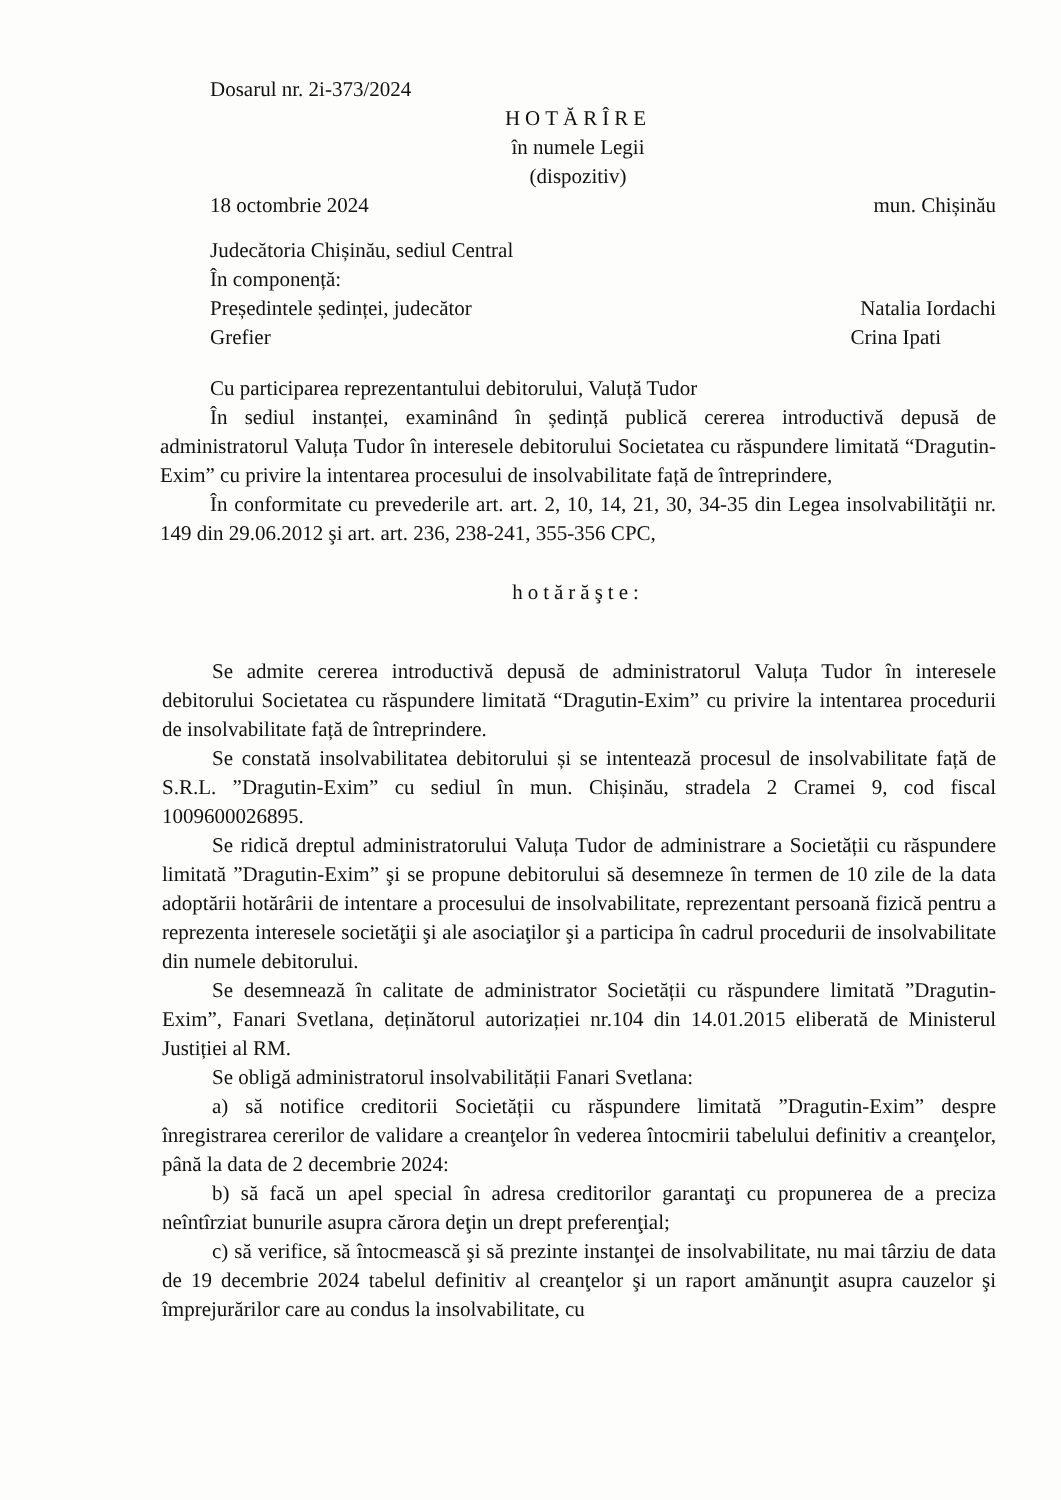Dosarul nr. 2i-373/2024
HOTĂRÎRE
în numele Legii
(dispozitiv)
18 octombrie 2024 mun. Chișinău
Judecătoria Chișinău, sediul Central
În componență:
Președintele ședinței, judecător Natalia Iordachi
Grefier Crina Ipati
Cu participarea reprezentantului debitorului, Valuță Tudor
În sediul instanței, examinând în ședință publică cererea introductivă depusă de administratorul Valuța Tudor în interesele debitorului Societatea cu răspundere limitată “Dragutin-Exim” cu privire la intentarea procesului de insolvabilitate față de întreprindere,
În conformitate cu prevederile art. art. 2, 10, 14, 21, 30, 34-35 din Legea insolvabilităţii nr. 149 din 29.06.2012 şi art. art. 236, 238-241, 355-356 CPC,
hotărăşte:
Se admite cererea introductivă depusă de administratorul Valuța Tudor în interesele debitorului Societatea cu răspundere limitată “Dragutin-Exim” cu privire la intentarea procedurii de insolvabilitate față de întreprindere.
Se constată insolvabilitatea debitorului și se intentează procesul de insolvabilitate față de S.R.L. ”Dragutin-Exim” cu sediul în mun. Chișinău, stradela 2 Cramei 9, cod fiscal 1009600026895.
Se ridică dreptul administratorului Valuța Tudor de administrare a Societății cu răspundere limitată ”Dragutin-Exim” şi se propune debitorului să desemneze în termen de 10 zile de la data adoptării hotărârii de intentare a procesului de insolvabilitate, reprezentant persoană fizică pentru a reprezenta interesele societăţii şi ale asociaţilor şi a participa în cadrul procedurii de insolvabilitate din numele debitorului.
Se desemnează în calitate de administrator Societății cu răspundere limitată ”Dragutin-Exim”, Fanari Svetlana, deținătorul autorizației nr.104 din 14.01.2015 eliberată de Ministerul Justiției al RM.
Se obligă administratorul insolvabilității Fanari Svetlana:
a) să notifice creditorii Societății cu răspundere limitată ”Dragutin-Exim” despre înregistrarea cererilor de validare a creanţelor în vederea întocmirii tabelului definitiv a creanţelor, până la data de 2 decembrie 2024:
b) să facă un apel special în adresa creditorilor garantaţi cu propunerea de a preciza neîntîrziat bunurile asupra cărora deţin un drept preferenţial;
c) să verifice, să întocmească şi să prezinte instanţei de insolvabilitate, nu mai târziu de data de 19 decembrie 2024 tabelul definitiv al creanţelor şi un raport amănunţit asupra cauzelor şi împrejurărilor care au condus la insolvabilitate, cu